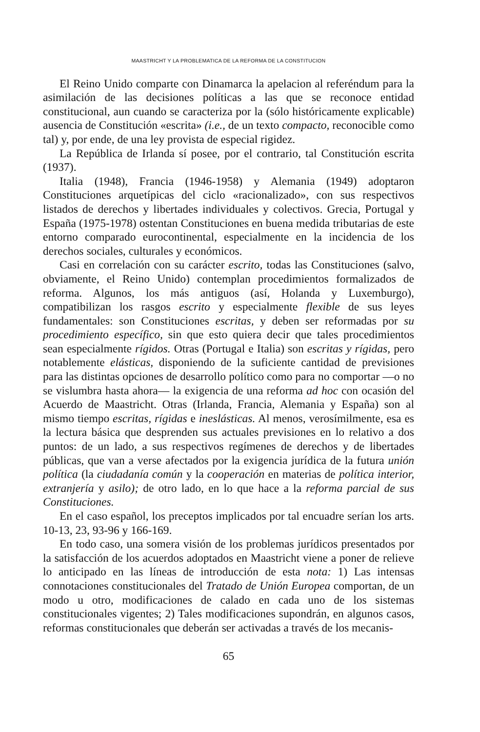MAASTRICHT Y LA PROBLEMATICA DE LA REFORMA DE LA CONSTITUCION
El Reino Unido comparte con Dinamarca la apelacion al referéndum para la asimilación de las decisiones políticas a las que se reconoce entidad constitucional, aun cuando se caracteriza por la (sólo históricamente explicable) ausencia de Constitución «escrita» (i.e., de un texto compacto, reconocible como tal) y, por ende, de una ley provista de especial rigidez.
La República de Irlanda sí posee, por el contrario, tal Constitución escrita (1937).
Italia (1948), Francia (1946-1958) y Alemania (1949) adoptaron Constituciones arquetípicas del ciclo «racionalizado», con sus respectivos listados de derechos y libertades individuales y colectivos. Grecia, Portugal y España (1975-1978) ostentan Constituciones en buena medida tributarias de este entorno comparado eurocontinental, especialmente en la incidencia de los derechos sociales, culturales y económicos.
Casi en correlación con su carácter escrito, todas las Constituciones (salvo, obviamente, el Reino Unido) contemplan procedimientos formalizados de reforma. Algunos, los más antiguos (así, Holanda y Luxemburgo), compatibilizan los rasgos escrito y especialmente flexible de sus leyes fundamentales: son Constituciones escritas, y deben ser reformadas por su procedimiento específico, sin que esto quiera decir que tales procedimientos sean especialmente rígidos. Otras (Portugal e Italia) son escritas y rígidas, pero notablemente elásticas, disponiendo de la suficiente cantidad de previsiones para las distintas opciones de desarrollo político como para no comportar —o no se vislumbra hasta ahora— la exigencia de una reforma ad hoc con ocasión del Acuerdo de Maastricht. Otras (Irlanda, Francia, Alemania y España) son al mismo tiempo escritas, rígidas e ineslásticas. Al menos, verosímilmente, esa es la lectura básica que desprenden sus actuales previsiones en lo relativo a dos puntos: de un lado, a sus respectivos regímenes de derechos y de libertades públicas, que van a verse afectados por la exigencia jurídica de la futura unión política (la ciudadanía común y la cooperación en materias de política interior, extranjería y asilo); de otro lado, en lo que hace a la reforma parcial de sus Constituciones.
En el caso español, los preceptos implicados por tal encuadre serían los arts. 10-13, 23, 93-96 y 166-169.
En todo caso, una somera visión de los problemas jurídicos presentados por la satisfacción de los acuerdos adoptados en Maastricht viene a poner de relieve lo anticipado en las líneas de introducción de esta nota: 1) Las intensas connotaciones constitucionales del Tratado de Unión Europea comportan, de un modo u otro, modificaciones de calado en cada uno de los sistemas constitucionales vigentes; 2) Tales modificaciones supondrán, en algunos casos, reformas constitucionales que deberán ser activadas a través de los mecanis-
65